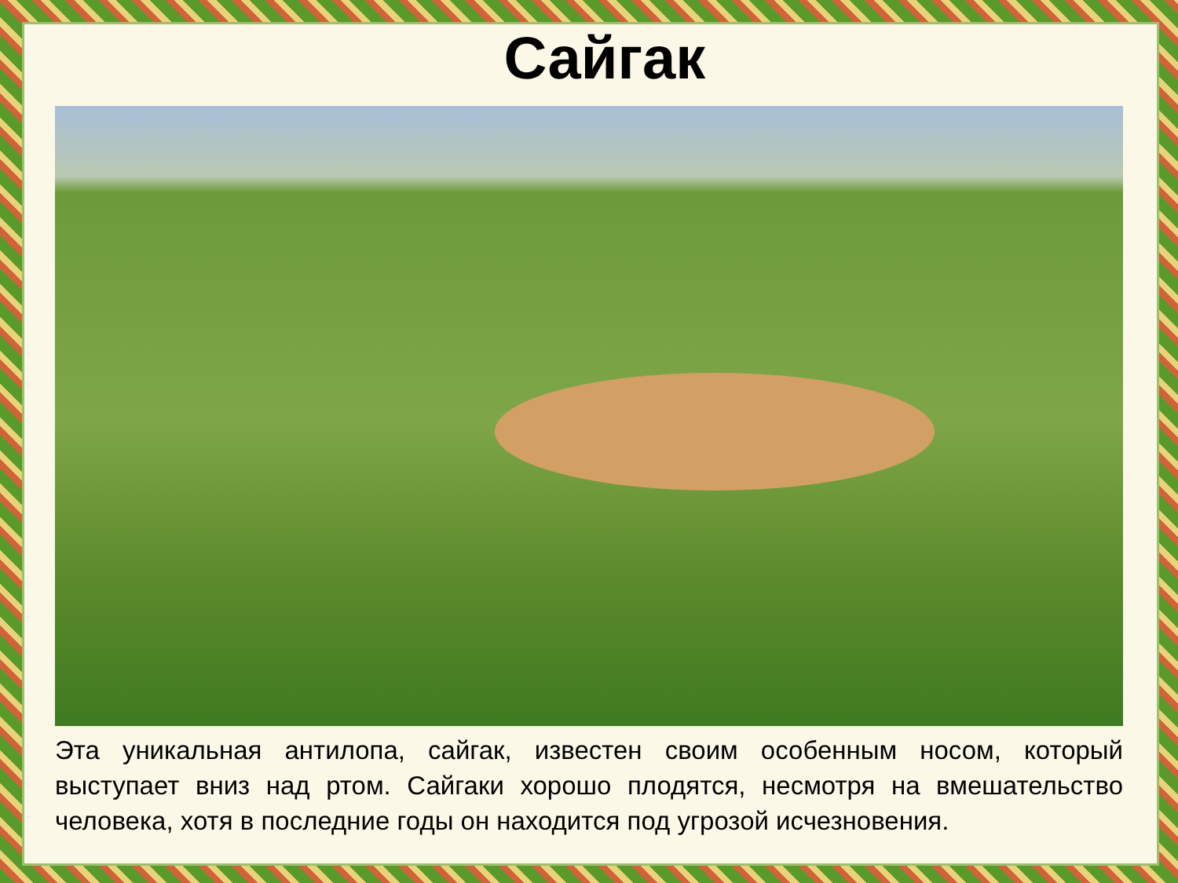Сайгак
Эта уникальная антилопа, сайгак, известен своим особенным носом, который выступает вниз над ртом. Сайгаки хорошо плодятся, несмотря на вмешательство человека, хотя в последние годы он находится под угрозой исчезновения.